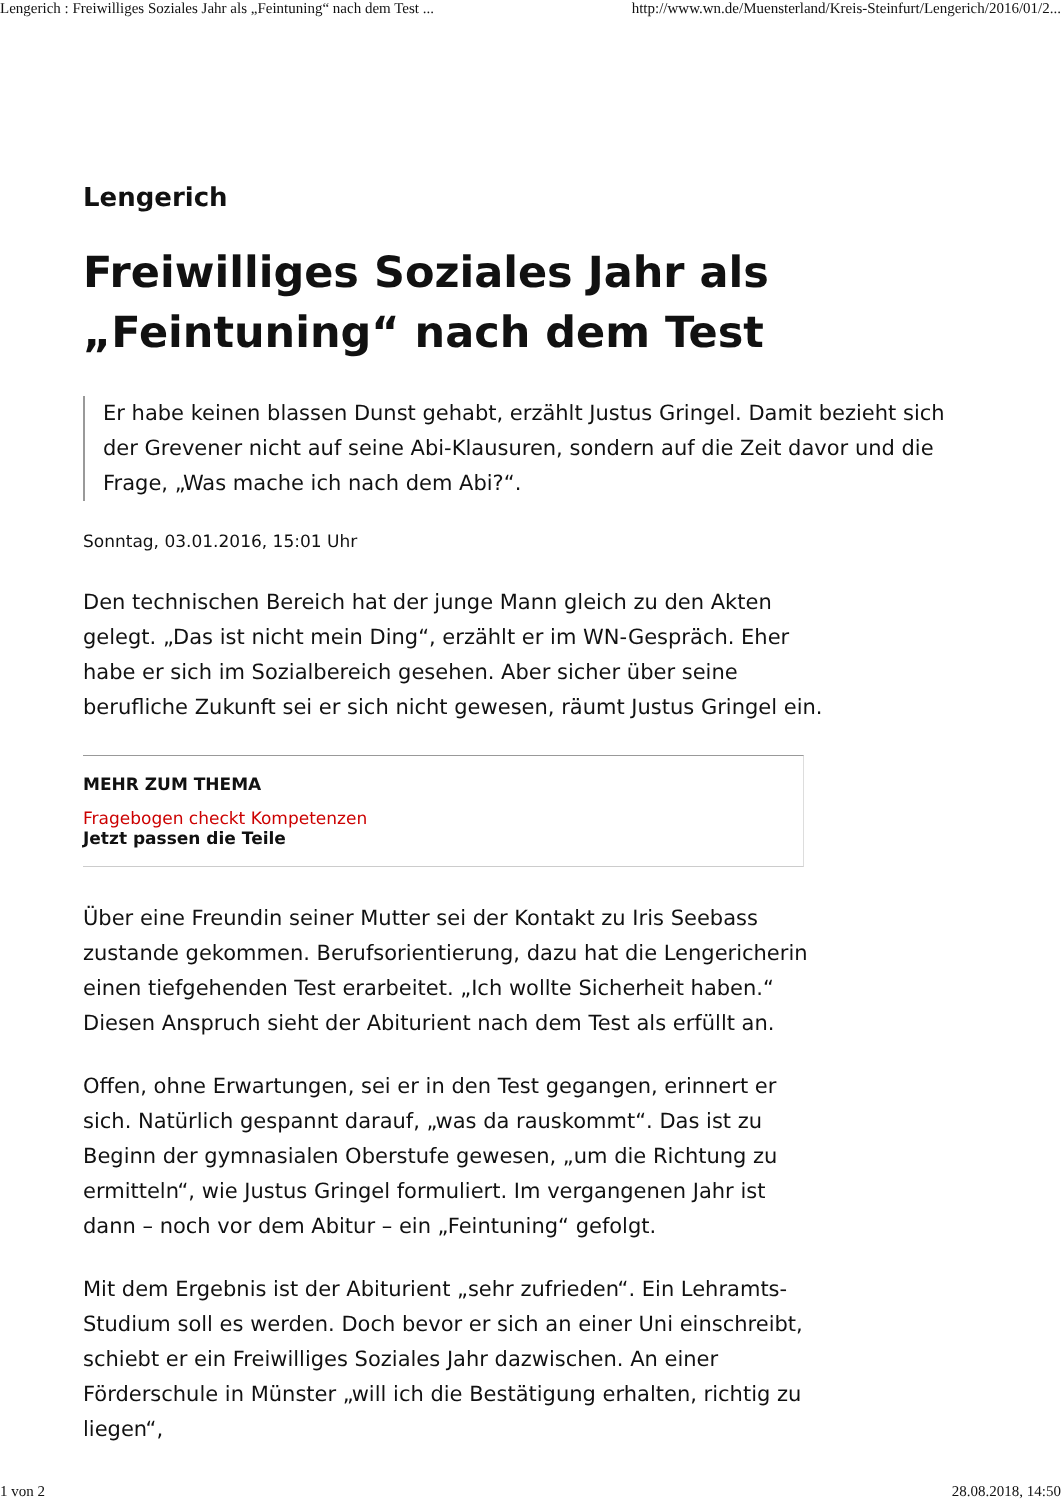Lengerich : Freiwilliges Soziales Jahr als „Feintuning“ nach dem Test ... http://www.wn.de/Muensterland/Kreis-Steinfurt/Lengerich/2016/01/2...
Lengerich
Freiwilliges Soziales Jahr als „Feintuning“ nach dem Test
Er habe keinen blassen Dunst gehabt, erzählt Justus Gringel. Damit bezieht sich der Grevener nicht auf seine Abi-Klausuren, sondern auf die Zeit davor und die Frage, „Was mache ich nach dem Abi?“.
Sonntag, 03.01.2016, 15:01 Uhr
Den technischen Bereich hat der junge Mann gleich zu den Akten gelegt. „Das ist nicht mein Ding“, erzählt er im WN-Gespräch. Eher habe er sich im Sozialbereich gesehen. Aber sicher über seine berufliche Zukunft sei er sich nicht gewesen, räumt Justus Gringel ein.
MEHR ZUM THEMA
Fragebogen checkt Kompetenzen
Jetzt passen die Teile
Über eine Freundin seiner Mutter sei der Kontakt zu Iris Seebass zustande gekommen. Berufsorientierung, dazu hat die Lengericherin einen tiefgehenden Test erarbeitet. „Ich wollte Sicherheit haben.“ Diesen Anspruch sieht der Abiturient nach dem Test als erfüllt an.
Offen, ohne Erwartungen, sei er in den Test gegangen, erinnert er sich. Natürlich gespannt darauf, „was da rauskommt“. Das ist zu Beginn der gymnasialen Oberstufe gewesen, „um die Richtung zu ermitteln“, wie Justus Gringel formuliert. Im vergangenen Jahr ist dann – noch vor dem Abitur – ein „Feintuning“ gefolgt.
Mit dem Ergebnis ist der Abiturient „sehr zufrieden“. Ein Lehramts-Studium soll es werden. Doch bevor er sich an einer Uni einschreibt, schiebt er ein Freiwilliges Soziales Jahr dazwischen. An einer Förderschule in Münster „will ich die Bestätigung erhalten, richtig zu liegen“,
1 von 2 28.08.2018, 14:50